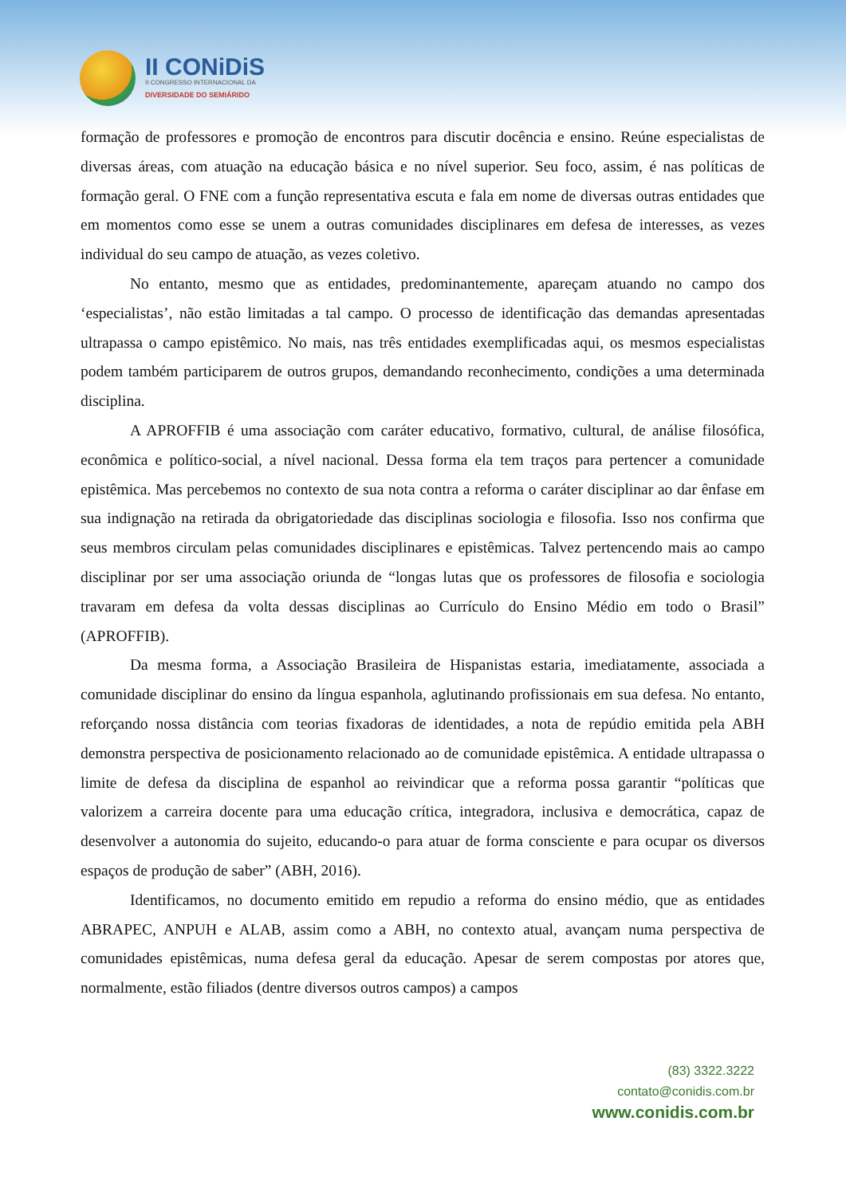II CONiDiS
II CONGRESSO INTERNACIONAL DA
DIVERSIDADE DO SEMIÁRIDO
formação de professores e promoção de encontros para discutir docência e ensino. Reúne especialistas de diversas áreas, com atuação na educação básica e no nível superior. Seu foco, assim, é nas políticas de formação geral. O FNE com a função representativa escuta e fala em nome de diversas outras entidades que em momentos como esse se unem a outras comunidades disciplinares em defesa de interesses, as vezes individual do seu campo de atuação, as vezes coletivo.
No entanto, mesmo que as entidades, predominantemente, apareçam atuando no campo dos ‘especialistas’, não estão limitadas a tal campo. O processo de identificação das demandas apresentadas ultrapassa o campo epistêmico. No mais, nas três entidades exemplificadas aqui, os mesmos especialistas podem também participarem de outros grupos, demandando reconhecimento, condições a uma determinada disciplina.
A APROFFIB é uma associação com caráter educativo, formativo, cultural, de análise filosófica, econômica e político-social, a nível nacional. Dessa forma ela tem traços para pertencer a comunidade epistêmica. Mas percebemos no contexto de sua nota contra a reforma o caráter disciplinar ao dar ênfase em sua indignação na retirada da obrigatoriedade das disciplinas sociologia e filosofia. Isso nos confirma que seus membros circulam pelas comunidades disciplinares e epistêmicas. Talvez pertencendo mais ao campo disciplinar por ser uma associação oriunda de “longas lutas que os professores de filosofia e sociologia travaram em defesa da volta dessas disciplinas ao Currículo do Ensino Médio em todo o Brasil” (APROFFIB).
Da mesma forma, a Associação Brasileira de Hispanistas estaria, imediatamente, associada a comunidade disciplinar do ensino da língua espanhola, aglutinando profissionais em sua defesa. No entanto, reforçando nossa distância com teorias fixadoras de identidades, a nota de repúdio emitida pela ABH demonstra perspectiva de posicionamento relacionado ao de comunidade epistêmica. A entidade ultrapassa o limite de defesa da disciplina de espanhol ao reivindicar que a reforma possa garantir “políticas que valorizem a carreira docente para uma educação crítica, integradora, inclusiva e democrática, capaz de desenvolver a autonomia do sujeito, educando-o para atuar de forma consciente e para ocupar os diversos espaços de produção de saber” (ABH, 2016).
Identificamos, no documento emitido em repudio a reforma do ensino médio, que as entidades ABRAPEC, ANPUH e ALAB, assim como a ABH, no contexto atual, avançam numa perspectiva de comunidades epistêmicas, numa defesa geral da educação. Apesar de serem compostas por atores que, normalmente, estão filiados (dentre diversos outros campos) a campos
(83) 3322.3222
contato@conidis.com.br
www.conidis.com.br